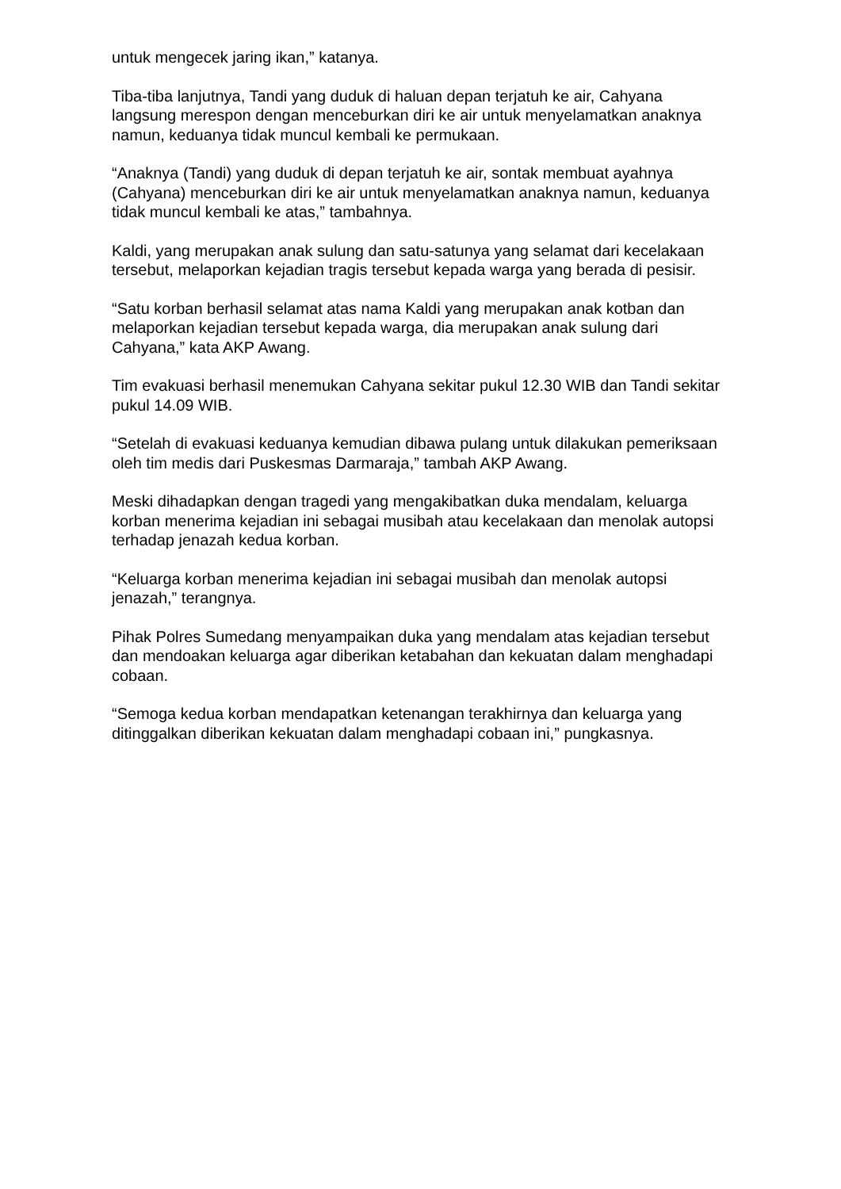untuk mengecek jaring ikan,” katanya.
Tiba-tiba lanjutnya, Tandi yang duduk di haluan depan terjatuh ke air, Cahyana langsung merespon dengan menceburkan diri ke air untuk menyelamatkan anaknya namun, keduanya tidak muncul kembali ke permukaan.
“Anaknya (Tandi) yang duduk di depan terjatuh ke air, sontak membuat ayahnya (Cahyana) menceburkan diri ke air untuk menyelamatkan anaknya namun, keduanya tidak muncul kembali ke atas,” tambahnya.
Kaldi, yang merupakan anak sulung dan satu-satunya yang selamat dari kecelakaan tersebut, melaporkan kejadian tragis tersebut kepada warga yang berada di pesisir.
“Satu korban berhasil selamat atas nama Kaldi yang merupakan anak kotban dan melaporkan kejadian tersebut kepada warga, dia merupakan anak sulung dari Cahyana,” kata AKP Awang.
Tim evakuasi berhasil menemukan Cahyana sekitar pukul 12.30 WIB dan Tandi sekitar pukul 14.09 WIB.
“Setelah di evakuasi keduanya kemudian dibawa pulang untuk dilakukan pemeriksaan oleh tim medis dari Puskesmas Darmaraja,” tambah AKP Awang.
Meski dihadapkan dengan tragedi yang mengakibatkan duka mendalam, keluarga korban menerima kejadian ini sebagai musibah atau kecelakaan dan menolak autopsi terhadap jenazah kedua korban.
“Keluarga korban menerima kejadian ini sebagai musibah dan menolak autopsi jenazah,” terangnya.
Pihak Polres Sumedang menyampaikan duka yang mendalam atas kejadian tersebut dan mendoakan keluarga agar diberikan ketabahan dan kekuatan dalam menghadapi cobaan.
“Semoga kedua korban mendapatkan ketenangan terakhirnya dan keluarga yang ditinggalkan diberikan kekuatan dalam menghadapi cobaan ini,” pungkasnya.